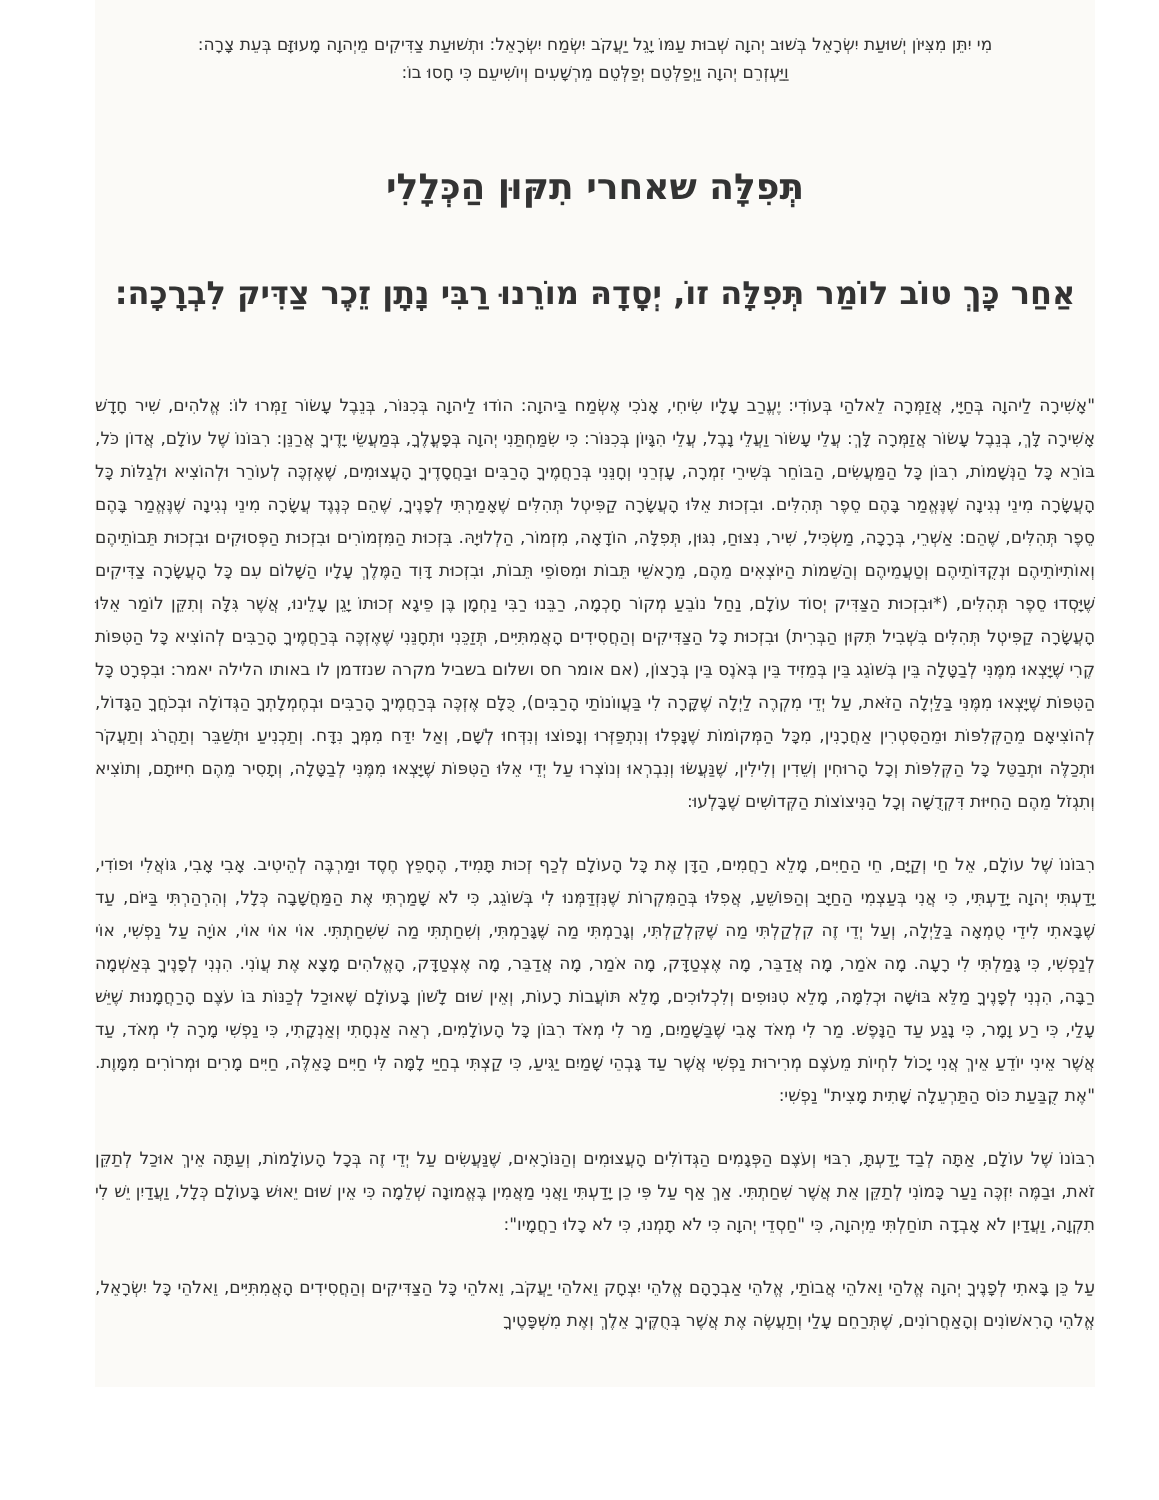מִי יִתֵּן מִצִּיּוֹן יְשׁוּעַת יִשְׂרָאֵל בְּשׁוּב יְהוָה שְׁבוּת עַמּוֹ יָגֵל יַעֲקֹב יִשְׂמַח יִשְׂרָאֵל: וּתְשׁוּעַת צַדִּיקִים מֵיְהוָה מָעוּזָּם בְּעֵת צָרָה:
וַיַּעְזְרֵם יְהוָה וַיְפַלְּטֵם יְפַלְּטֵם מֵרְשָׁעִים וְיוֹשִׁיעֵם כִּי חָסוּ בוֹ:
תְּפִלָּה שאחרי תִקּוּן הַכְּלָלִי
אַחַר כָּךְ טוֹב לוֹמַר תְּפִלָּה זוֹ, יְסָדָהּ מוֹרֵנוּ רַבִּי נָתָן זֵכֶר צַדִּיק לִבְרָכָה:
"אָשִׁירָה לַיהוָה בְּחַיָּי, אֲזַמְּרָה לֵאלֹהַי בְּעוֹדִי: יֶעֱרַב עָלָיו שִׂיחִי, אָנֹכִי אֶשְׂמַח בַּיהוָה: הוֹדוּ לַיהוָה בְּכִנּוֹר, בְּנֵבֶל עָשׂוֹר זַמְּרוּ לוֹ: אֱלֹהִים, שִׁיר חָדָשׁ אָשִׁירָה לָּךְ, בְּנֵבֶל עָשׂוֹר אֲזַמְּרָה לָּךְ: עֲלֵי עָשׂוֹר וַעֲלֵי נָבֶל, עֲלֵי הִגָּיוֹן בְּכִנּוֹר: כִּי שִׂמַּחְתַּנִי יְהוָה בְּפָעֳלֶךָ, בְּמַעֲשֵׂי יָדֶיךָ אֲרַנֵּן: רִבּוֹנוֹ שֶׁל עוֹלָם, אֲדוֹן כֹּל, בּוֹרֵא כָּל הַנְּשָׁמוֹת, רִבּוֹן כָּל הַמַּעֲשִׂים, הַבּוֹחֵר בְּשִׁירֵי זִמְרָה, עָזְרֵנִי וְחָנֵּנִי בְּרַחֲמֶיךָ הָרַבִּים וּבַחֲסָדֶיךָ הָעֲצוּמִים, שֶׁאֶזְכֶּה לְעוֹרֵר וּלְהוֹצִיא וּלְגַלּוֹת כָּל הָעֲשָׂרָה מִינֵי נְגִינָה שֶׁנֶּאֱמַר בָּהֶם סֵפֶר תְּהִלִּים. וּבִזְכוּת אֵלּוּ הָעֲשָׂרָה קַפִּיטְל תְּהִלִּים שֶׁאָמַרְתִּי לְפָנֶיךָ, שֶׁהֵם כְּנֶגֶד עֲשָׂרָה מִינֵי נְגִינָה שֶׁנֶּאֱמַר בָּהֶם סֵפֶר תְּהִלִּים, שֶׁהֵם: אַשְׁרֵי, בְּרָכָה, מַשְׂכִּיל, שִׁיר, נִצּוּחַ, נִגּוּן, תְּפִלָּה, הוֹדָאָה, מִזְמוֹר, הַלְלוּיָהּ. בִּזְכוּת הַמִּזְמוֹרִים וּבִזְכוּת הַפְּסוּקִים וּבִזְכוּת תֵּבוֹתֵיהֶם וְאוֹתִיּוֹתֵיהֶם וּנְקֻדּוֹתֵיהֶם וְטַעֲמֵיהֶם וְהַשֵּׁמוֹת הַיּוֹצְאִים מֵהֶם, מֵרָאשֵׁי תֵּבוֹת וּמִסּוֹפֵי תֵּבוֹת, וּבִזְכוּת דָּוִד הַמֶּלֶךְ עָלָיו הַשָּׁלוֹם עִם כָּל הָעֲשָׂרָה צַדִּיקִים שֶׁיָּסְדוּ סֵפֶר תְּהִלִּים, (*וּבִזְכוּת הַצַּדִּיק יְסוֹד עוֹלָם, נַחַל נוֹבֵעַ מְקוֹר חָכְמָה, רַבֵּנוּ רַבִּי נַחְמָן בֶּן פֵיגָא זְכוּתוֹ יָגֵן עָלֵינוּ, אֲשֶׁר גִּלָּה וְתִקֵּן לוֹמַר אֵלּוּ הָעֲשָׂרָה קַפִּיטְל תְּהִלִּים בִּשְׁבִיל תִּקּוּן הַבְּרִית) וּבִזְכוּת כָּל הַצַּדִּיקִים וְהַחֲסִידִים הָאֲמִתִּיִּים, תְּזַכֵּנִי וּתְחָנֵּנִי שֶׁאֶזְכֶּה בְּרַחֲמֶיךָ הָרַבִּים לְהוֹצִיא כָּל הַטִּפּוֹת קֶרִי שֶׁיָּצְאוּ מִמֶּנִּי לְבַטָּלָה בֵּין בְּשׁוֹגֵג בֵּין בְּמֵזִיד בֵּין בְּאֹנֶס בֵּין בְּרָצוֹן, (אם אומר חס ושלום בשביל מקרה שנזדמן לו באותו הלילה יאמר: וּבִפְרָט כָּל הַטִּפּוֹת שֶׁיָּצְאוּ מִמֶּנִּי בַּלַּיְלָה הַזֹּאת, עַל יְדֵי מִקְרֶה לַיְלָה שֶׁקָּרָה לִי בַּעֲווֹנוֹתַי הָרַבִּים), כֻּלָּם אֶזְכֶּה בְּרַחֲמֶיךָ הָרַבִּים וּבְחֶמְלָתְךָ הַגְּדוֹלָה וּבְכֹחֲךָ הַגָּדוֹל, לְהוֹצִיאָם מֵהַקְּלִפּוֹת וּמֵהַסִּטְרִין אַחֲרָנִין, מִכָּל הַמְּקוֹמוֹת שֶׁנָּפְלוּ וְנִתְפַּזְּרוּ וְנָפוֹצוּ וְנִדְּחוּ לְשָׁם, וְאַל יִדַּח מִמְּךָ נִדָּח. וְתַכְנִיעַ וּתְשַׁבֵּר וְתַהֲרֹג וְתַעֲקֹר וּתְכַלֶּה וּתְבַטֵּל כָּל הַקְּלִפּוֹת וְכָל הָרוּחִין וְשֵׁדִין וְלִילִין, שֶׁנַּעֲשׂוּ וְנִבְרְאוּ וְנוֹצְרוּ עַל יְדֵי אֵלּוּ הַטִּפּוֹת שֶׁיָּצְאוּ מִמֶּנִּי לְבַטָּלָה, וְתָסִיר מֵהֶם חִיּוּתָם, וְתוֹצִיא וְתִגְזֹל מֵהֶם הַחִיּוּת דִּקְדֻשָּׁה וְכָל הַנִּיצוֹצוֹת הַקְּדוֹשִׁים שֶׁבָּלְעוּ:
רִבּוֹנוֹ שֶׁל עוֹלָם, אֵל חַי וְקַיָּם, חֵי הַחַיִּים, מָלֵא רַחֲמִים, הַדָּן אֶת כָּל הָעוֹלָם לְכַף זְכוּת תָּמִיד, הֶחָפֵץ חֶסֶד וּמַרְבֶּה לְהֵיטִיב. אָבִי אָבִי, גּוֹאֲלִי וּפוֹדִי, יָדַעְתִּי יְהוָה יָדַעְתִּי, כִּי אֲנִי בְּעַצְמִי הַחַיָּב וְהַפּוֹשֵׁעַ, אֲפִלּוּ בְּהַמִּקְרוֹת שֶׁנִּזְדַּמְּנוּ לִי בְּשׁוֹגֵג, כִּי לֹא שָׁמַרְתִּי אֶת הַמַּחֲשָׁבָה כְּלָל, וְהִרְהַרְתִּי בַּיּוֹם, עַד שֶׁבָּאתִי לִידֵי טֻמְאָה בַּלַּיְלָה, וְעַל יְדֵי זֶה קִלְקַלְתִּי מַה שֶּׁקִּלְקַלְתִּי, וְגָרַמְתִּי מַה שֶּׁגָּרַמְתִּי, וְשִׁחַתְתִּי מַה שִּׁשִּׁחַתְתִּי. אוֹי אוֹי אוֹי, אוֹיָה עַל נַפְשִׁי, אוֹי לְנַפְשִׁי, כִּי גָּמַלְתִּי לִי רָעָה. מָה אֹמַר, מָה אֲדַבֵּר, מָה אֶצְטַדָּק, מָה אֹמַר, מָה אֲדַבֵּר, מָה אֶצְטַדָּק, הָאֱלֹהִים מָצָא אֶת עֲוֹנִי. הִנְנִי לְפָנֶיךָ בְּאַשְׁמָה רַבָּה, הִנְנִי לְפָנֶיךָ מַלֵּא בּוּשָׁה וּכְלִמָּה, מָלֵא טִנּוּפִים וְלִכְלוּכִים, מָלֵא תּוֹעֲבוֹת רָעוֹת, וְאֵין שׁוּם לָשׁוֹן בָּעוֹלָם שֶׁאוּכַל לְכַנּוֹת בּוֹ עֹצֶם הָרַחֲמָנוּת שֶׁיֵּשׁ עָלַי, כִּי רַע וָמָר, כִּי נָגַע עַד הַנָּפֶשׁ. מַר לִי מְאֹד אָבִי שֶׁבַּשָּׁמַיִם, מַר לִי מְאֹד רִבּוֹן כָּל הָעוֹלָמִים, רְאֵה אַנְחָתִי וְאַנְקָתִי, כִּי נַפְשִׁי מָרָה לִי מְאֹד, עַד אֲשֶׁר אֵינִי יוֹדֵעַ אֵיךְ אֲנִי יָכוֹל לִחְיוֹת מֵעֹצֶם מְרִירוּת נַפְשִׁי אֲשֶׁר עַד גָּבְהֵי שָׁמַיִם יַגִּיעַ, כִּי קַצְתִּי בְחַיַּי לָמָּה לִּי חַיִּים כָּאֵלֶּה, חַיִּים מָרִים וּמְרוֹרִים מִמָּוֶת. "אֶת קֻבַּעַת כּוֹס הַתַּרְעֵלָה שָׁתִית מָצִית" נַפְשִׁי:
רִבּוֹנוֹ שֶׁל עוֹלָם, אַתָּה לְבַד יָדַעְתָּ, רִבּוּי וְעֹצֶם הַפְּגָמִים הַגְּדוֹלִים הָעֲצוּמִים וְהַנּוֹרָאִים, שֶׁנַּעֲשִׂים עַל יְדֵי זֶה בְּכָל הָעוֹלָמוֹת, וְעַתָּה אֵיךְ אוּכַל לְתַקֵּן זֹאת, וּבַמֶּה יִזְכֶּה נַעַר כָּמוֹנִי לְתַקֵּן אֵת אֲשֶׁר שִׁחַתְתִּי. אַךְ אַף עַל פִּי כֵן יָדַעְתִּי וַאֲנִי מַאֲמִין בֶּאֱמוּנָה שְׁלֵמָה כִּי אֵין שׁוּם יֵאוּשׁ בָּעוֹלָם כְּלָל, וַעֲדַיִן יֵשׁ לִי תִקְוָה, וַעֲדַיִן לֹא אָבְדָה תוֹחַלְתִּי מֵיְהוָה, כִּי "חַסְדֵי יְהוָה כִּי לֹא תָמְנוּ, כִּי לֹא כָלוּ רַחֲמָיו":
עַל כֵּן בָּאתִי לְפָנֶיךָ יְהוָה אֱלֹהַי וֵאלֹהֵי אֲבוֹתַי, אֱלֹהֵי אַבְרָהָם אֱלֹהֵי יִצְחָק וֵאלֹהֵי יַעֲקֹב, וֵאלֹהֵי כָּל הַצַּדִּיקִים וְהַחֲסִידִים הָאֲמִתִּיִּים, וֵאלֹהֵי כָּל יִשְׂרָאֵל, אֱלֹהֵי הָרִאשׁוֹנִים וְהָאַחֲרוֹנִים, שֶׁתְּרַחֵם עָלַי וְתַעֲשֶׂה אֶת אֲשֶׁר בְּחֻקֶּיךָ אֵלֶךְ וְאֶת מִשְׁפָּטֶיךָ